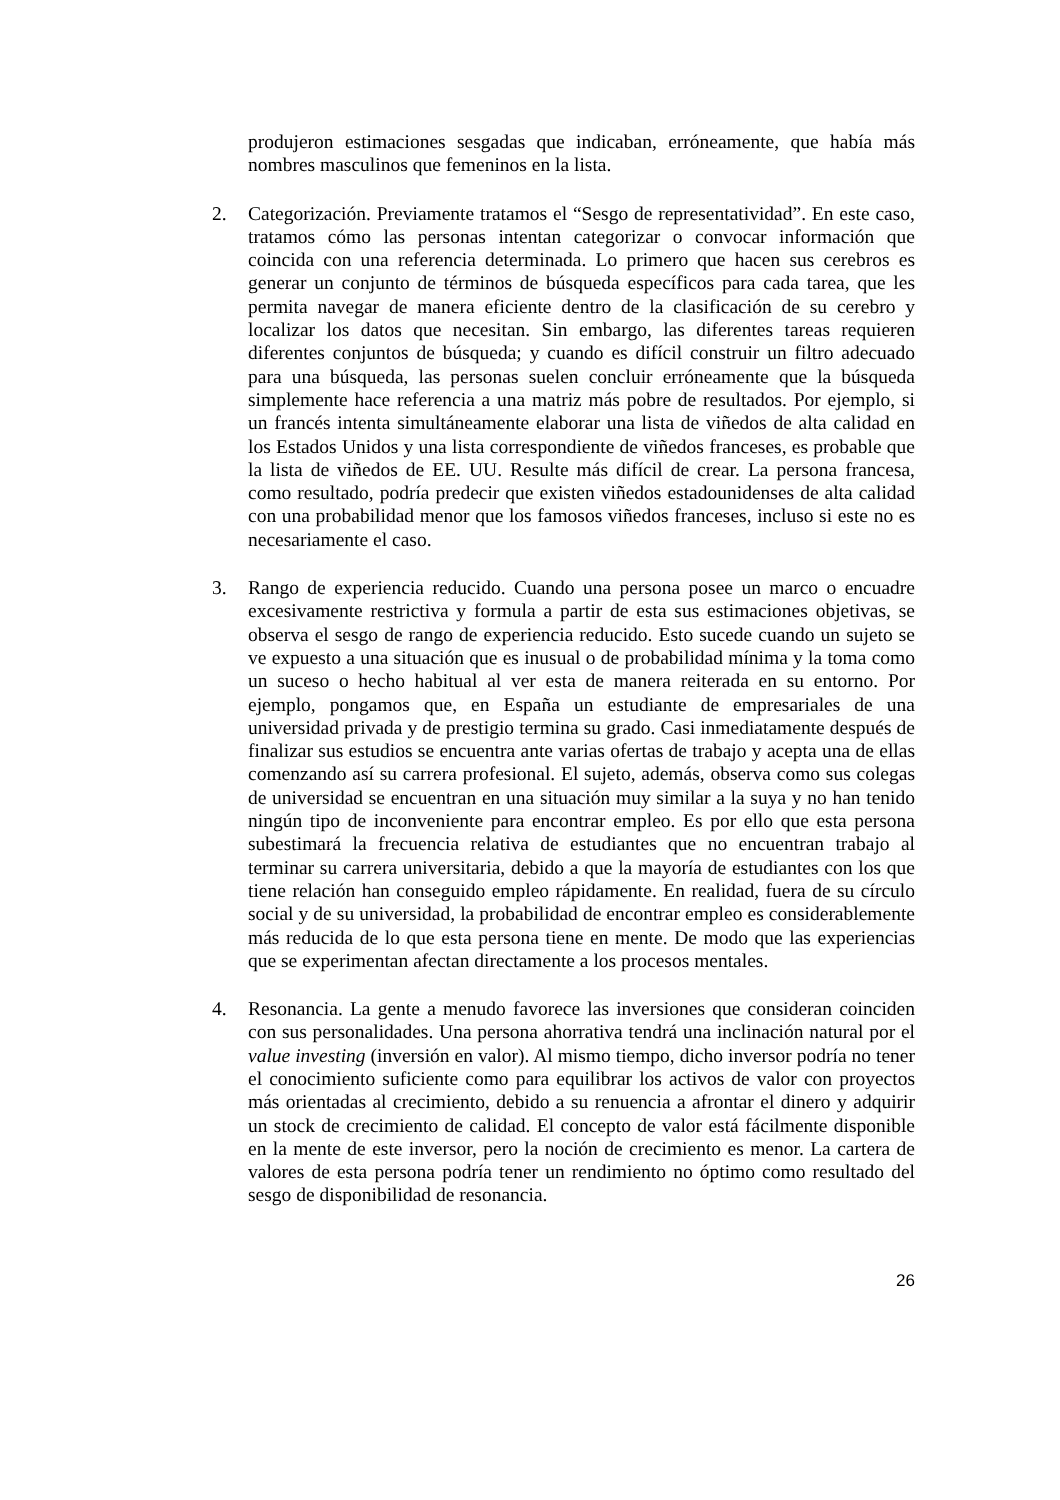produjeron estimaciones sesgadas que indicaban, erróneamente, que había más nombres masculinos que femeninos en la lista.
2. Categorización. Previamente tratamos el “Sesgo de representatividad”. En este caso, tratamos cómo las personas intentan categorizar o convocar información que coincida con una referencia determinada. Lo primero que hacen sus cerebros es generar un conjunto de términos de búsqueda específicos para cada tarea, que les permita navegar de manera eficiente dentro de la clasificación de su cerebro y localizar los datos que necesitan. Sin embargo, las diferentes tareas requieren diferentes conjuntos de búsqueda; y cuando es difícil construir un filtro adecuado para una búsqueda, las personas suelen concluir erróneamente que la búsqueda simplemente hace referencia a una matriz más pobre de resultados. Por ejemplo, si un francés intenta simultáneamente elaborar una lista de viñedos de alta calidad en los Estados Unidos y una lista correspondiente de viñedos franceses, es probable que la lista de viñedos de EE. UU. Resulte más difícil de crear. La persona francesa, como resultado, podría predecir que existen viñedos estadounidenses de alta calidad con una probabilidad menor que los famosos viñedos franceses, incluso si este no es necesariamente el caso.
3. Rango de experiencia reducido. Cuando una persona posee un marco o encuadre excesivamente restrictiva y formula a partir de esta sus estimaciones objetivas, se observa el sesgo de rango de experiencia reducido. Esto sucede cuando un sujeto se ve expuesto a una situación que es inusual o de probabilidad mínima y la toma como un suceso o hecho habitual al ver esta de manera reiterada en su entorno. Por ejemplo, pongamos que, en España un estudiante de empresariales de una universidad privada y de prestigio termina su grado. Casi inmediatamente después de finalizar sus estudios se encuentra ante varias ofertas de trabajo y acepta una de ellas comenzando así su carrera profesional. El sujeto, además, observa como sus colegas de universidad se encuentran en una situación muy similar a la suya y no han tenido ningún tipo de inconveniente para encontrar empleo. Es por ello que esta persona subestimará la frecuencia relativa de estudiantes que no encuentran trabajo al terminar su carrera universitaria, debido a que la mayoría de estudiantes con los que tiene relación han conseguido empleo rápidamente. En realidad, fuera de su círculo social y de su universidad, la probabilidad de encontrar empleo es considerablemente más reducida de lo que esta persona tiene en mente. De modo que las experiencias que se experimentan afectan directamente a los procesos mentales.
4. Resonancia. La gente a menudo favorece las inversiones que consideran coinciden con sus personalidades. Una persona ahorrativa tendrá una inclinación natural por el value investing (inversión en valor). Al mismo tiempo, dicho inversor podría no tener el conocimiento suficiente como para equilibrar los activos de valor con proyectos más orientadas al crecimiento, debido a su renuencia a afrontar el dinero y adquirir un stock de crecimiento de calidad. El concepto de valor está fácilmente disponible en la mente de este inversor, pero la noción de crecimiento es menor. La cartera de valores de esta persona podría tener un rendimiento no óptimo como resultado del sesgo de disponibilidad de resonancia.
26